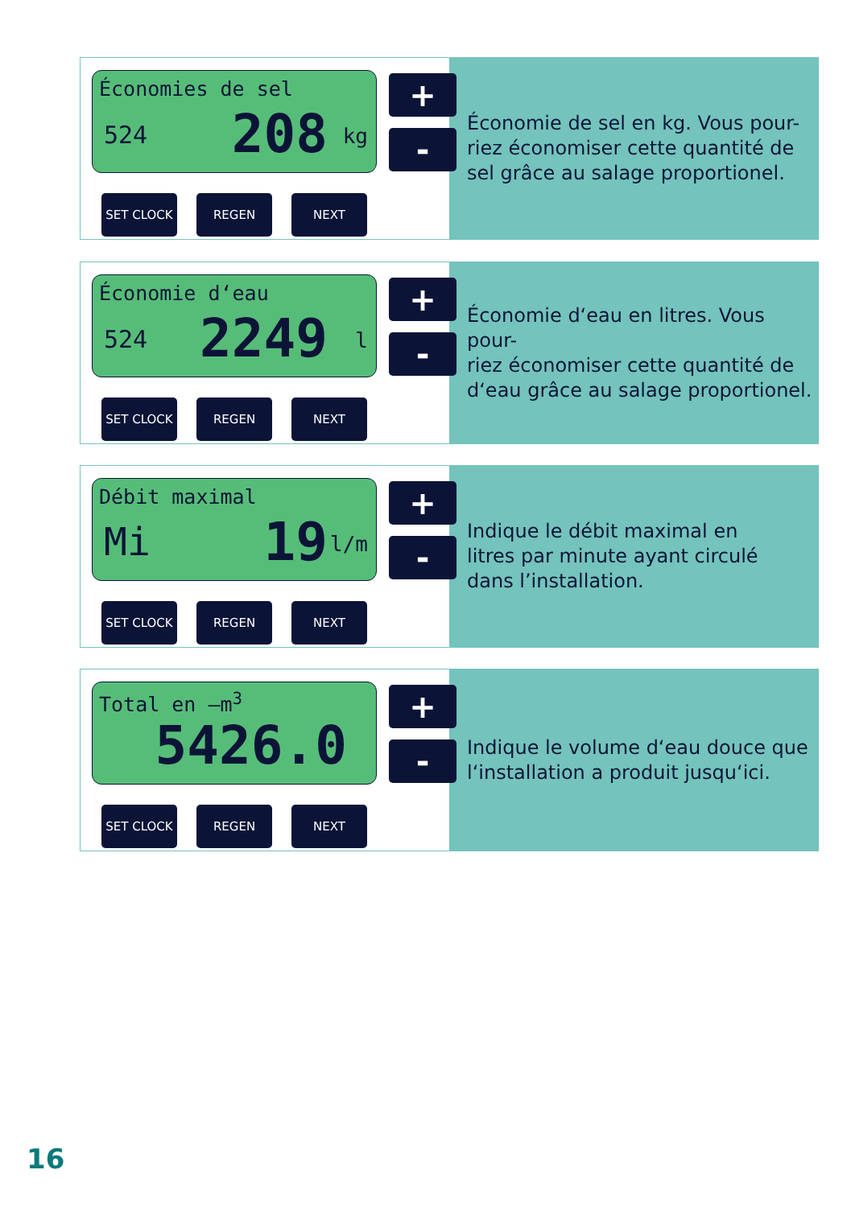Économies de sel
524 208 kg
+
-
SET CLOCK REGEN NEXT
Économie de sel en kg. Vous pour-
riez économiser cette quantité de
sel grâce au salage proportionel.
Économie d‘eau
524 2249 l
+
-
SET CLOCK REGEN NEXT
Économie d‘eau en litres. Vous pour-
riez économiser cette quantité de
d‘eau grâce au salage proportionel.
Débit maximal
Mi 19 l/m
+
-
SET CLOCK REGEN NEXT
Indique le débit maximal en
litres par minute ayant circulé
dans l’installation.
Total en –m<sup>3</sup>
5426.0
+
-
SET CLOCK REGEN NEXT
Indique le volume d‘eau douce que
l‘installation a produit jusqu‘ici.
16